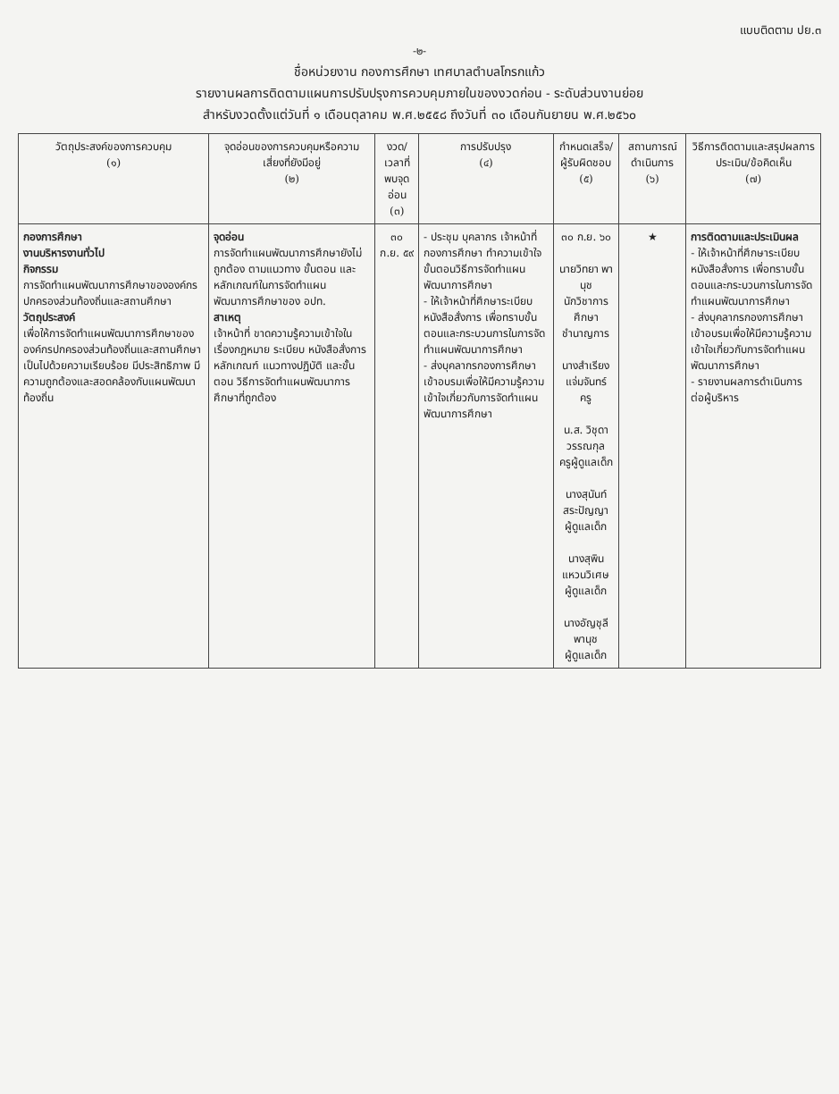แบบติดตาม ปย.๓
-๒-
ชื่อหน่วยงาน กองการศึกษา เทศบาลตำบลโกรกแก้ว
รายงานผลการติดตามแผนการปรับปรุงการควบคุมภายในของงวดก่อน - ระดับส่วนงานย่อย
สำหรับงวดตั้งแต่วันที่ ๑ เดือนตุลาคม พ.ศ.๒๕๕๘ ถึงวันที่ ๓๐ เดือนกันยายน พ.ศ.๒๕๖๐
| วัตถุประสงค์ของการควบคุม (๑) | จุดอ่อนของการควบคุมหรือความเสี่ยงที่ยังมีอยู่ (๒) | งวด/เวลาที่พบจุดอ่อน (๓) | การปรับปรุง (๔) | กำหนดเสร็จ/ผู้รับผิดชอบ (๕) | สถานการณ์ดำเนินการ (๖) | วิธีการติดตามและสรุปผลการประเมิน/ข้อคิดเห็น (๗) |
| --- | --- | --- | --- | --- | --- | --- |
| กองการศึกษา งานบริหารงานทั่วไป กิจกรรม การจัดทำแผนพัฒนาการศึกษาขององค์กรปกครองส่วนท้องถิ่นและสถานศึกษา วัตถุประสงค์ เพื่อให้การจัดทำแผนพัฒนาการศึกษาขององค์กรปกครองส่วนท้องถิ่นและสถานศึกษาเป็นไปด้วยความเรียบร้อย มีประสิทธิภาพ มีความถูกต้องและสอดคล้องกับแผนพัฒนาท้องถิ่น | จุดอ่อน การจัดทำแผนพัฒนาการศึกษายังไม่ถูกต้อง ตามแนวทาง ขั้นตอน และหลักเกณฑ์ในการจัดทำแผนพัฒนาการศึกษาของ อปท. สาเหตุ เจ้าหน้าที่ ขาดความรู้ความเข้าใจในเรื่องกฎหมาย ระเบียบ หนังสือสั่งการ หลักเกณฑ์ แนวทางปฏิบัติ และขั้นตอน วิธีการจัดทำแผนพัฒนาการศึกษาที่ถูกต้อง | ๓๐ ก.ย. ๕๙ | - ประชุม บุคลากร เจ้าหน้าที่กองการศึกษา ทำความเข้าใจขั้นตอนวิธีการจัดทำแผนพัฒนาการศึกษา - ให้เจ้าหน้าที่ศึกษาระเบียบ หนังสือสั่งการ เพื่อทราบขั้นตอนและกระบวนการในการจัดทำแผนพัฒนาการศึกษา - ส่งบุคลากรกองการศึกษาเข้าอบรมเพื่อให้มีความรู้ความเข้าใจเกี่ยวกับการจัดทำแผนพัฒนาการศึกษา | ๓๐ ก.ย. ๖๐ นายวิทยา พานุช นักวิชาการศึกษาชำนาญการ นางสำเรียง แจ่มจันทร์ ครู น.ส. วิชุดา วรรณกุล ครูผู้ดูแลเด็ก นางสุนันท์ สระปัญญา ผู้ดูแลเด็ก นางสุพิน แหวนวิเศษ ผู้ดูแลเด็ก นางอัญชุลี พานุช ผู้ดูแลเด็ก | ★ | การติดตามและประเมินผล - ให้เจ้าหน้าที่ศึกษาระเบียบ หนังสือสั่งการ เพื่อทราบขั้นตอนและกระบวนการในการจัดทำแผนพัฒนาการศึกษา - ส่งบุคลากรกองการศึกษาเข้าอบรมเพื่อให้มีความรู้ความเข้าใจเกี่ยวกับการจัดทำแผนพัฒนาการศึกษา - รายงานผลการดำเนินการต่อผู้บริหาร |